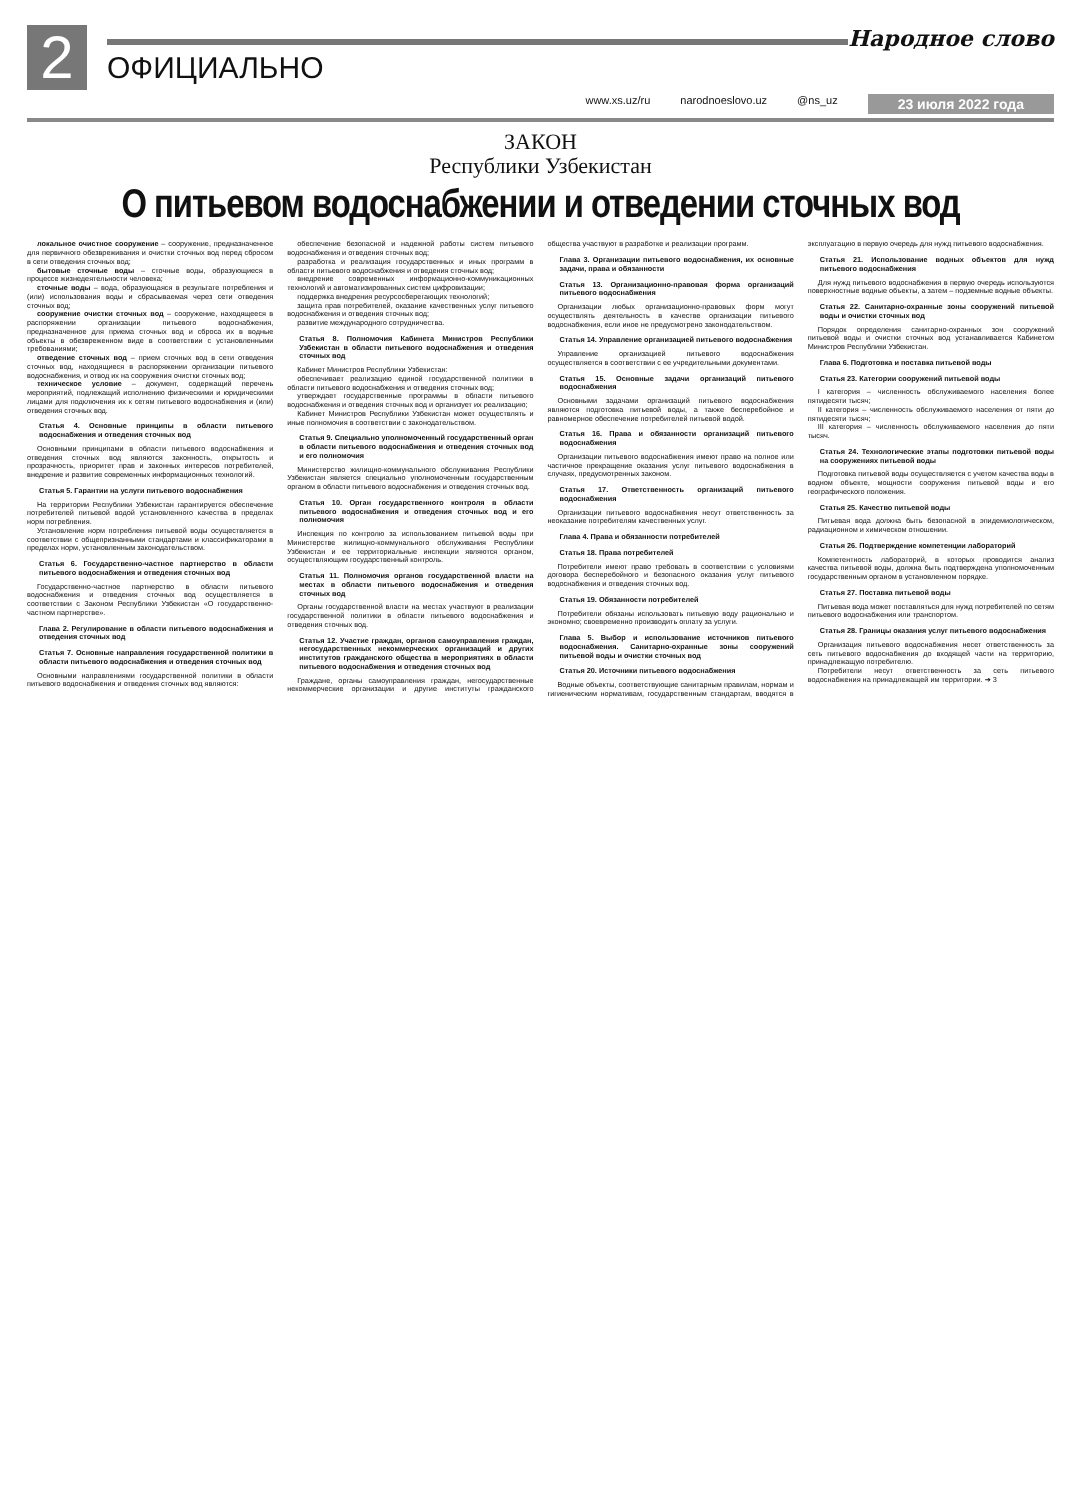2
ОФИЦИАЛЬНО
Народное слово
www.xs.uz/ru narodnoeslovo.uz @ns_uz 23 июля 2022 года
ЗАКОН
Республики Узбекистан
О питьевом водоснабжении и отведении сточных вод
локальное очистное сооружение – сооружение, предназначенное для первичного обезвреживания и очистки сточных вод перед сбросом в сети отведения сточных вод;
бытовые сточные воды – сточные воды, образующиеся в процессе жизнедеятельности человека;
сточные воды – вода, образующаяся в результате потребления и (или) использования воды и сбрасываемая через сети отведения сточных вод;
сооружение очистки сточных вод – сооружение, находящееся в распоряжении организации питьевого водоснабжения, предназначенное для приема сточных вод и сброса их в водные объекты в обезвреженном виде в соответствии с установленными требованиями;
отведение сточных вод – прием сточных вод в сети отведения сточных вод, находящиеся в распоряжении организации питьевого водоснабжения, и отвод их на сооружения очистки сточных вод;
техническое условие – документ, содержащий перечень мероприятий, подлежащий исполнению физическими и юридическими лицами для подключения их к сетям питьевого водоснабжения и (или) отведения сточных вод.
Статья 4. Основные принципы в области питьевого водоснабжения и отведения сточных вод
Основными принципами в области питьевого водоснабжения и отведения сточных вод являются законность, открытость и прозрачность, приоритет прав и законных интересов потребителей, внедрение и развитие современных информационных технологий.
Статья 5. Гарантии на услуги питьевого водоснабжения
На территории Республики Узбекистан гарантируется обеспечение потребителей питьевой водой установленного качества в пределах норм потребления.
Установление норм потребления питьевой воды осуществляется в соответствии с общепризнанными стандартами и классификаторами в пределах норм, установленным законодательством.
Статья 6. Государственно-частное партнерство в области питьевого водоснабжения и отведения сточных вод
Государственно-частное партнерство в области питьевого водоснабжения и отведения сточных вод осуществляется в соответствии с Законом Республики Узбекистан «О государственно-частном партнерстве».
Глава 2. Регулирование в области питьевого водоснабжения и отведения сточных вод
Статья 7. Основные направления государственной политики в области питьевого водоснабжения и отведения сточных вод
Основными направлениями государственной политики в области питьевого водоснабжения и отведения сточных вод являются:
обеспечение безопасной и надежной работы систем питьевого водоснабжения и отведения сточных вод;
разработка и реализация государственных и иных программ в области питьевого водоснабжения и отведения сточных вод;
внедрение современных информационно-коммуникационных технологий и автоматизированных систем цифровизации;
поддержка внедрения ресурсосберегающих технологий;
защита прав потребителей, оказание качественных услуг питьевого водоснабжения и отведения сточных вод;
развитие международного сотрудничества.
Статья 8. Полномочия Кабинета Министров Республики Узбекистан в области питьевого водоснабжения и отведения сточных вод
Кабинет Министров Республики Узбекистан:
обеспечивает реализацию единой государственной политики в области питьевого водоснабжения и отведения сточных вод;
утверждает государственные программы в области питьевого водоснабжения и отведения сточных вод и организует их реализацию;
Кабинет Министров Республики Узбекистан может осуществлять и иные полномочия в соответствии с законодательством.
Статья 9. Специально уполномоченный государственный орган в области питьевого водоснабжения и отведения сточных вод и его полномочия
Министерство жилищно-коммунального обслуживания Республики Узбекистан является специально уполномоченным государственным органом в области питьевого водоснабжения и отведения сточных вод.
Статья 10. Орган государственного контроля в области питьевого водоснабжения и отведения сточных вод и его полномочия
Инспекция по контролю за использованием питьевой воды при Министерстве жилищно-коммунального обслуживания Республики Узбекистан и ее территориальные инспекции являются органом, осуществляющим государственный контроль.
Статья 11. Полномочия органов государственной власти на местах в области питьевого водоснабжения и отведения сточных вод
Органы государственной власти на местах участвуют в реализации государственной политики в области питьевого водоснабжения и отведения сточных вод.
Статья 12. Участие граждан, органов самоуправления граждан, негосударственных некоммерческих организаций и других институтов гражданского общества в мероприятиях в области питьевого водоснабжения и отведения сточных вод
Граждане, органы самоуправления граждан, негосударственные некоммерческие организации и другие институты гражданского общества участвуют в разработке и реализации программ.
Глава 3. Организации питьевого водоснабжения, их основные задачи, права и обязанности
Статья 13. Организационно-правовая форма организаций питьевого водоснабжения
Организации любых организационно-правовых форм могут осуществлять деятельность в качестве организации питьевого водоснабжения, если иное не предусмотрено законодательством.
Статья 14. Управление организацией питьевого водоснабжения
Управление организацией питьевого водоснабжения осуществляется в соответствии с ее учредительными документами.
Статья 15. Основные задачи организаций питьевого водоснабжения
Основными задачами организаций питьевого водоснабжения являются подготовка питьевой воды, а также бесперебойное и равномерное обеспечение потребителей питьевой водой.
Статья 16. Права и обязанности организаций питьевого водоснабжения
Организации питьевого водоснабжения имеют право на полное или частичное прекращение оказания услуг питьевого водоснабжения в случаях, предусмотренных законом.
Статья 17. Ответственность организаций питьевого водоснабжения
Организации питьевого водоснабжения несут ответственность за неоказание потребителям качественных услуг.
Глава 4. Права и обязанности потребителей
Статья 18. Права потребителей
Потребители имеют право требовать в соответствии с условиями договора бесперебойного и безопасного оказания услуг питьевого водоснабжения и отведения сточных вод.
Статья 19. Обязанности потребителей
Потребители обязаны использовать питьевую воду рационально и экономно; своевременно производить оплату за услуги.
Глава 5. Выбор и использование источников питьевого водоснабжения. Санитарно-охранные зоны сооружений питьевой воды и очистки сточных вод
Статья 20. Источники питьевого водоснабжения
Водные объекты, соответствующие санитарным правилам, нормам и гигиеническим нормативам, государственным стандартам, вводятся в эксплуатацию в первую очередь для нужд питьевого водоснабжения.
Статья 21. Использование водных объектов для нужд питьевого водоснабжения
Для нужд питьевого водоснабжения в первую очередь используются поверхностные водные объекты, а затем – подземные водные объекты.
Статья 22. Санитарно-охранные зоны сооружений питьевой воды и очистки сточных вод
Порядок определения санитарно-охранных зон сооружений питьевой воды и очистки сточных вод устанавливается Кабинетом Министров Республики Узбекистан.
Глава 6. Подготовка и поставка питьевой воды
Статья 23. Категории сооружений питьевой воды
I категория – численность обслуживаемого населения более пятидесяти тысяч;
II категория – численность обслуживаемого населения от пяти до пятидесяти тысяч;
III категория – численность обслуживаемого населения до пяти тысяч.
Статья 24. Технологические этапы подготовки питьевой воды на сооружениях питьевой воды
Подготовка питьевой воды осуществляется с учетом качества воды в водном объекте, мощности сооружения питьевой воды и его географического положения.
Статья 25. Качество питьевой воды
Питьевая вода должна быть безопасной в эпидемиологическом, радиационном и химическом отношении.
Статья 26. Подтверждение компетенции лабораторий
Компетентность лабораторий, в которых проводится анализ качества питьевой воды, должна быть подтверждена уполномоченным государственным органом в установленном порядке.
Статья 27. Поставка питьевой воды
Питьевая вода может поставляться для нужд потребителей по сетям питьевого водоснабжения или транспортом.
Статья 28. Границы оказания услуг питьевого водоснабжения
Организация питьевого водоснабжения несет ответственность за сеть питьевого водоснабжения до входящей части на территорию, принадлежащую потребителю.
Потребители несут ответственность за сеть питьевого водоснабжения на принадлежащей им территории. ➔ 3